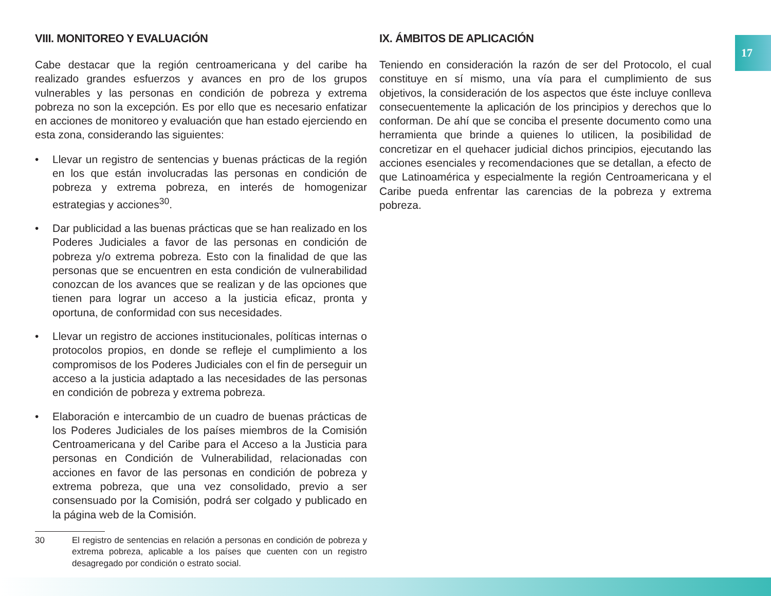17
VIII. MONITOREO Y EVALUACIÓN
Cabe destacar que la región centroamericana y del caribe ha realizado grandes esfuerzos y avances en pro de los grupos vulnerables y las personas en condición de pobreza y extrema pobreza no son la excepción. Es por ello que es necesario enfatizar en acciones de monitoreo y evaluación que han estado ejerciendo en esta zona, considerando las siguientes:
• Llevar un registro de sentencias y buenas prácticas de la región en los que están involucradas las personas en condición de pobreza y extrema pobreza, en interés de homogenizar estrategias y acciones<sup>30</sup>.
• Dar publicidad a las buenas prácticas que se han realizado en los Poderes Judiciales a favor de las personas en condición de pobreza y/o extrema pobreza. Esto con la finalidad de que las personas que se encuentren en esta condición de vulnerabilidad conozcan de los avances que se realizan y de las opciones que tienen para lograr un acceso a la justicia eficaz, pronta y oportuna, de conformidad con sus necesidades.
• Llevar un registro de acciones institucionales, políticas internas o protocolos propios, en donde se refleje el cumplimiento a los compromisos de los Poderes Judiciales con el fin de perseguir un acceso a la justicia adaptado a las necesidades de las personas en condición de pobreza y extrema pobreza.
• Elaboración e intercambio de un cuadro de buenas prácticas de los Poderes Judiciales de los países miembros de la Comisión Centroamericana y del Caribe para el Acceso a la Justicia para personas en Condición de Vulnerabilidad, relacionadas con acciones en favor de las personas en condición de pobreza y extrema pobreza, que una vez consolidado, previo a ser consensuado por la Comisión, podrá ser colgado y publicado en la página web de la Comisión.
30 El registro de sentencias en relación a personas en condición de pobreza y extrema pobreza, aplicable a los países que cuenten con un registro desagregado por condición o estrato social.
IX. ÁMBITOS DE APLICACIÓN
Teniendo en consideración la razón de ser del Protocolo, el cual constituye en sí mismo, una vía para el cumplimiento de sus objetivos, la consideración de los aspectos que éste incluye conlleva consecuentemente la aplicación de los principios y derechos que lo conforman. De ahí que se conciba el presente documento como una herramienta que brinde a quienes lo utilicen, la posibilidad de concretizar en el quehacer judicial dichos principios, ejecutando las acciones esenciales y recomendaciones que se detallan, a efecto de que Latinoamérica y especialmente la región Centroamericana y el Caribe pueda enfrentar las carencias de la pobreza y extrema pobreza.